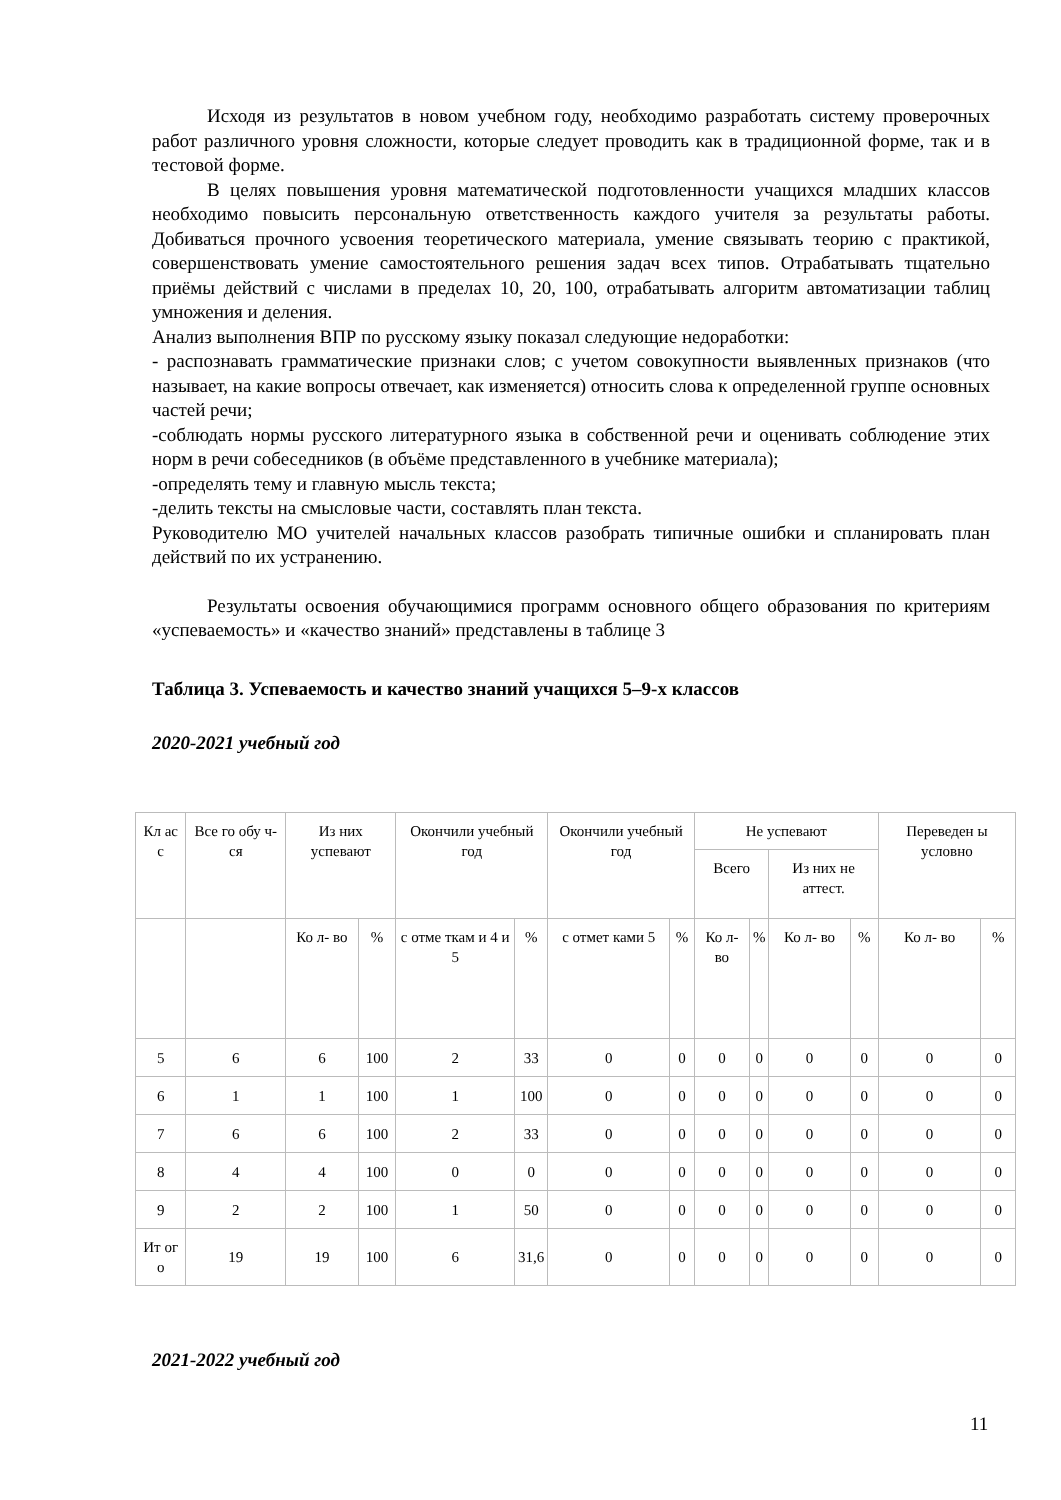Исходя из результатов в новом учебном году, необходимо разработать систему проверочных работ различного уровня сложности, которые следует проводить как в традиционной форме, так и в тестовой форме.
В целях повышения уровня математической подготовленности учащихся младших классов необходимо повысить персональную ответственность каждого учителя за результаты работы. Добиваться прочного усвоения теоретического материала, умение связывать теорию с практикой, совершенствовать умение самостоятельного решения задач всех типов. Отрабатывать тщательно приёмы действий с числами в пределах 10, 20, 100, отрабатывать алгоритм автоматизации таблиц умножения и деления.
Анализ выполнения ВПР по русскому языку показал следующие недоработки:
- распознавать грамматические признаки слов; с учетом совокупности выявленных признаков (что называет, на какие вопросы отвечает, как изменяется) относить слова к определенной группе основных частей речи;
-соблюдать нормы русского литературного языка в собственной речи и оценивать соблюдение этих норм в речи собеседников (в объёме представленного в учебнике материала);
-определять тему и главную мысль текста;
-делить тексты на смысловые части, составлять план текста.
Руководителю МО учителей начальных классов разобрать типичные ошибки и спланировать план действий по их устранению.
Результаты освоения обучающимися программ основного общего образования по критериям «успеваемость» и «качество знаний» представлены в таблице 3
Таблица 3. Успеваемость и качество знаний учащихся 5–9-х классов
2020-2021 учебный год
| Кл ас с | Все го обу ч- ся | Из них успевают | | Окончили учебный год | | Окончили учебный год | | Не успевают | | | | Переведен ы условно | |
| --- | --- | --- | --- | --- | --- | --- | --- | --- | --- | --- | --- | --- | --- |
| | | | | | | | | Всего | | Из них не аттест. | | | |
| | | Ко л- во | % | с отме ткам и 4 и 5 | % | с отмет ками 5 | % | Ко л- во | % | Ко л- во | % | Ко л- во | % |
| 5 | 6 | 6 | 100 | 2 | 33 | 0 | 0 | 0 | 0 | 0 | 0 | 0 | 0 |
| 6 | 1 | 1 | 100 | 1 | 100 | 0 | 0 | 0 | 0 | 0 | 0 | 0 | 0 |
| 7 | 6 | 6 | 100 | 2 | 33 | 0 | 0 | 0 | 0 | 0 | 0 | 0 | 0 |
| 8 | 4 | 4 | 100 | 0 | 0 | 0 | 0 | 0 | 0 | 0 | 0 | 0 | 0 |
| 9 | 2 | 2 | 100 | 1 | 50 | 0 | 0 | 0 | 0 | 0 | 0 | 0 | 0 |
| Ит ог о | 19 | 19 | 100 | 6 | 31,6 | 0 | 0 | 0 | 0 | 0 | 0 | 0 | 0 |
2021-2022 учебный год
11